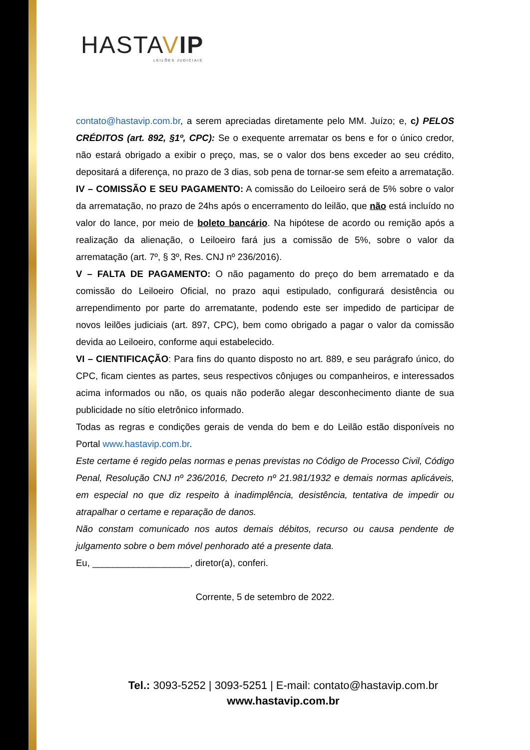HASTAVIP
LEILÕES JUDICIAIS
contato@hastavip.com.br, a serem apreciadas diretamente pelo MM. Juízo; e, c) PELOS CRÉDITOS (art. 892, §1º, CPC): Se o exequente arrematar os bens e for o único credor, não estará obrigado a exibir o preço, mas, se o valor dos bens exceder ao seu crédito, depositará a diferença, no prazo de 3 dias, sob pena de tornar-se sem efeito a arrematação.
IV – COMISSÃO E SEU PAGAMENTO: A comissão do Leiloeiro será de 5% sobre o valor da arrematação, no prazo de 24hs após o encerramento do leilão, que não está incluído no valor do lance, por meio de boleto bancário. Na hipótese de acordo ou remição após a realização da alienação, o Leiloeiro fará jus a comissão de 5%, sobre o valor da arrematação (art. 7º, § 3º, Res. CNJ nº 236/2016).
V – FALTA DE PAGAMENTO: O não pagamento do preço do bem arrematado e da comissão do Leiloeiro Oficial, no prazo aqui estipulado, configurará desistência ou arrependimento por parte do arrematante, podendo este ser impedido de participar de novos leilões judiciais (art. 897, CPC), bem como obrigado a pagar o valor da comissão devida ao Leiloeiro, conforme aqui estabelecido.
VI – CIENTIFICAÇÃO: Para fins do quanto disposto no art. 889, e seu parágrafo único, do CPC, ficam cientes as partes, seus respectivos cônjuges ou companheiros, e interessados acima informados ou não, os quais não poderão alegar desconhecimento diante de sua publicidade no sítio eletrônico informado.
Todas as regras e condições gerais de venda do bem e do Leilão estão disponíveis no Portal www.hastavip.com.br.
Este certame é regido pelas normas e penas previstas no Código de Processo Civil, Código Penal, Resolução CNJ nº 236/2016, Decreto nº 21.981/1932 e demais normas aplicáveis, em especial no que diz respeito à inadimplência, desistência, tentativa de impedir ou atrapalhar o certame e reparação de danos.
Não constam comunicado nos autos demais débitos, recurso ou causa pendente de julgamento sobre o bem móvel penhorado até a presente data.
Eu, ___________________, diretor(a), conferi.
Corrente, 5 de setembro de 2022.
Tel.: 3093-5252 | 3093-5251 | E-mail: contato@hastavip.com.br
www.hastavip.com.br